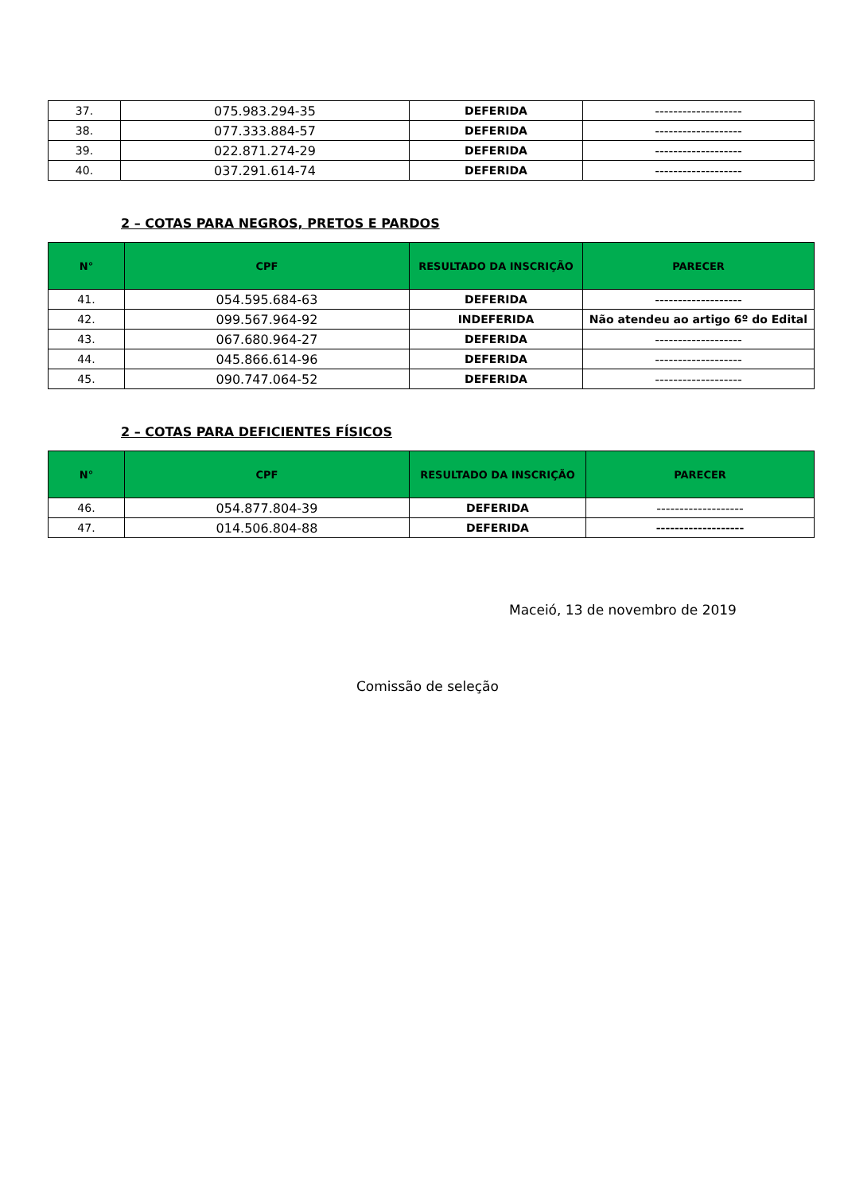| 37. | 075.983.294-35 | DEFERIDA | ------------------- |
| 38. | 077.333.884-57 | DEFERIDA | ------------------- |
| 39. | 022.871.274-29 | DEFERIDA | ------------------- |
| 40. | 037.291.614-74 | DEFERIDA | ------------------- |
2 – COTAS PARA NEGROS, PRETOS E PARDOS
| N° | CPF | RESULTADO DA INSCRIÇÃO | PARECER |
| --- | --- | --- | --- |
| 41. | 054.595.684-63 | DEFERIDA | ------------------- |
| 42. | 099.567.964-92 | INDEFERIDA | Não atendeu ao artigo 6º do Edital |
| 43. | 067.680.964-27 | DEFERIDA | ------------------- |
| 44. | 045.866.614-96 | DEFERIDA | ------------------- |
| 45. | 090.747.064-52 | DEFERIDA | ------------------- |
2 – COTAS PARA DEFICIENTES FÍSICOS
| N° | CPF | RESULTADO DA INSCRIÇÃO | PARECER |
| --- | --- | --- | --- |
| 46. | 054.877.804-39 | DEFERIDA | ------------------- |
| 47. | 014.506.804-88 | DEFERIDA | ------------------- |
Maceió, 13 de novembro de 2019
Comissão de seleção